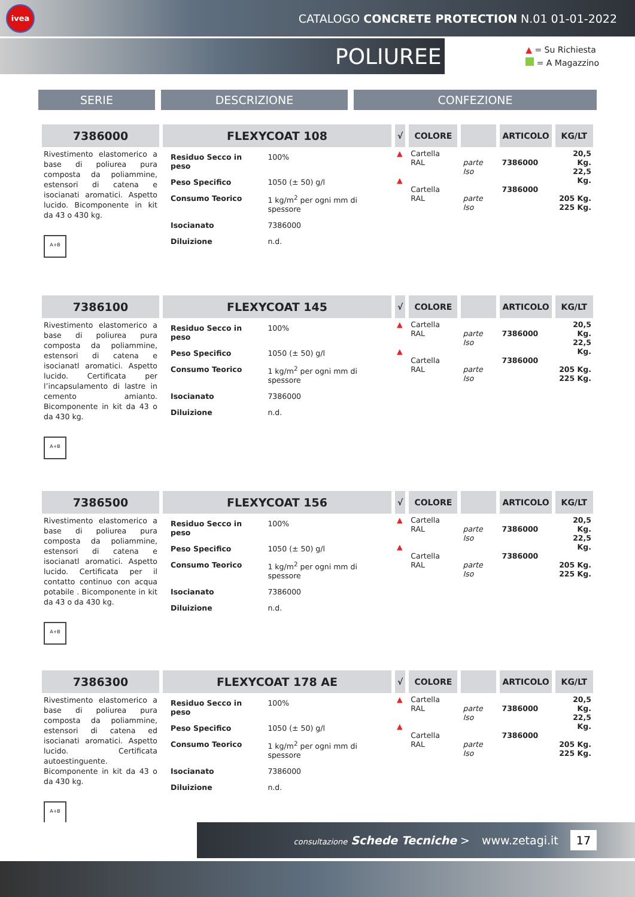ivea
CATALOGO CONCRETE PROTECTION N.01 01-01-2022
POLIUREE
▲ = Su Richiesta
= A Magazzino
SERIE DESCRIZIONE CONFEZIONE
| 7386000 | FLEXYCOAT 108 | √ | COLORE | | ARTICOLO | KG/LT |
| --- | --- | --- | --- | --- | --- | --- |
| Rivestimento elastomerico a base di poliurea pura composta da poliammine, estensori di catena e isocianati aromatici. Aspetto lucido. Bicomponente in kit da 43 o 430 kg. A+B | / Residuo Secco in peso / 100% / / Peso Specifico / 1050 (± 50) g/l / / Consumo Teorico / 1 kg/m<sup>2</sup> per ogni mm di spessore / / Isocianato / 7386000 / / Diluizione / n.d. / | ▲ ▲ | Cartella RAL Cartella RAL | parte Iso parte Iso | 7386000 7386000 | 20,5 Kg. 22,5 Kg. 205 Kg. 225 Kg. |
| 7386100 | FLEXYCOAT 145 | √ | COLORE | | ARTICOLO | KG/LT |
| --- | --- | --- | --- | --- | --- | --- |
| Rivestimento elastomerico a base di poliurea pura composta da poliammine, estensori di catena e isocianatl aromatici. Aspetto lucido. Certificata per l’incapsulamento di lastre in cemento amianto. Bicomponente in kit da 43 o da 430 kg. A+B | / Residuo Secco in peso / 100% / / Peso Specifico / 1050 (± 50) g/l / / Consumo Teorico / 1 kg/m<sup>2</sup> per ogni mm di spessore / / Isocianato / 7386000 / / Diluizione / n.d. / | ▲ ▲ | Cartella RAL Cartella RAL | parte Iso parte Iso | 7386000 7386000 | 20,5 Kg. 22,5 Kg. 205 Kg. 225 Kg. |
| 7386500 | FLEXYCOAT 156 | √ | COLORE | | ARTICOLO | KG/LT |
| --- | --- | --- | --- | --- | --- | --- |
| Rivestimento elastomerico a base di poliurea pura composta da poliammine, estensori di catena e isocianatl aromatici. Aspetto lucido. Certificata per il contatto continuo con acqua potabile . Bicomponente in kit da 43 o da 430 kg. A+B | / Residuo Secco in peso / 100% / / Peso Specifico / 1050 (± 50) g/l / / Consumo Teorico / 1 kg/m<sup>2</sup> per ogni mm di spessore / / Isocianato / 7386000 / / Diluizione / n.d. / | ▲ ▲ | Cartella RAL Cartella RAL | parte Iso parte Iso | 7386000 7386000 | 20,5 Kg. 22,5 Kg. 205 Kg. 225 Kg. |
| 7386300 | FLEXYCOAT 178 AE | √ | COLORE | | ARTICOLO | KG/LT |
| --- | --- | --- | --- | --- | --- | --- |
| Rivestimento elastomerico a base di poliurea pura composta da poliammine, estensori di catena ed isocianati aromatici. Aspetto lucido. Certificata autoestinguente. Bicomponente in kit da 43 o da 430 kg. A+B | / Residuo Secco in peso / 100% / / Peso Specifico / 1050 (± 50) g/l / / Consumo Teorico / 1 kg/m<sup>2</sup> per ogni mm di spessore / / Isocianato / 7386000 / / Diluizione / n.d. / | ▲ ▲ | Cartella RAL Cartella RAL | parte Iso parte Iso | 7386000 7386000 | 20,5 Kg. 22,5 Kg. 205 Kg. 225 Kg. |
consultazione Schede Tecniche > www.zetagi.it 17